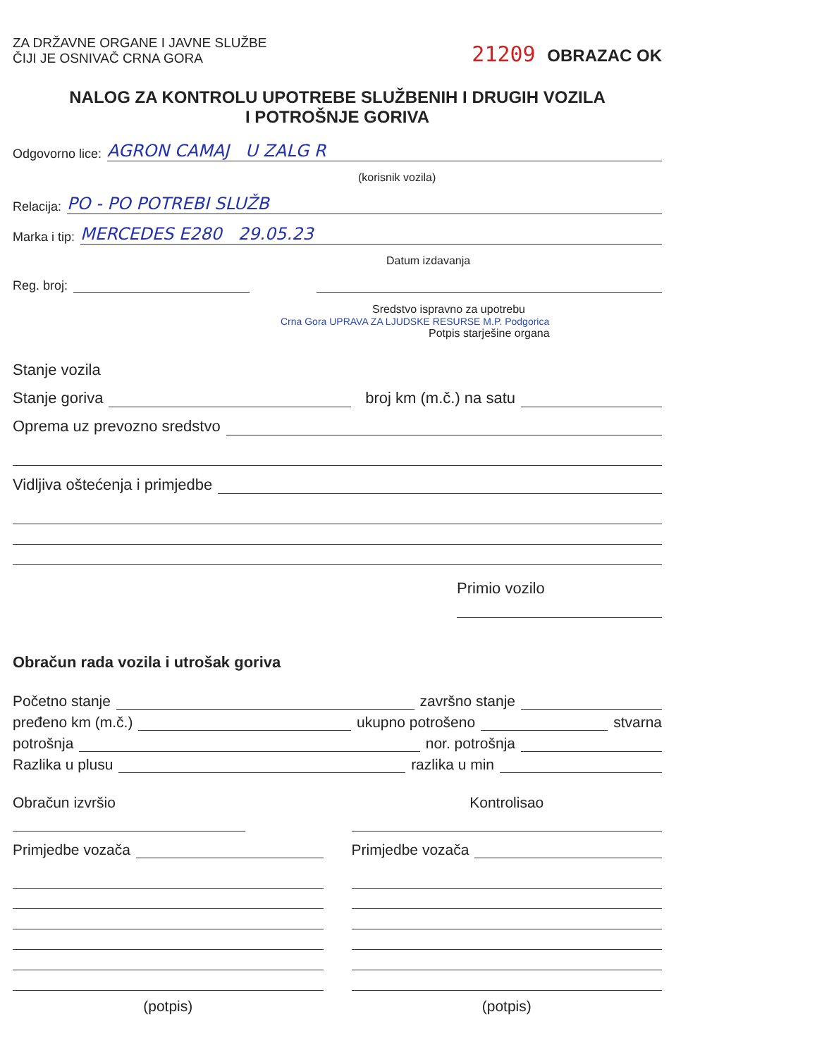ZA DRŽAVNE ORGANE I JAVNE SLUŽBE
ČIJI JE OSNIVAČ CRNA GORA
21209 OBRAZAC OK
NALOG ZA KONTROLU UPOTREBE SLUŽBENIH I DRUGIH VOZILA
I POTROŠNJE GORIVA
Odgovorno lice: AGRON CAMAJ U ZALG R
(korisnik vozila)
Relacija: PO - PO POTREBI SLUŽB
Marka i tip: MERCEDES E280 29.05.23
Datum izdavanja
Reg. broj:
Sredstvo ispravno za upotrebu
Crna Gora UPRAVA ZA LJUDSKE RESURSE M.P. Podgorica
Potpis starješine organa
Stanje vozila
Stanje goriva broj km (m.č.) na satu
Oprema uz prevozno sredstvo
Vidljiva oštećenja i primjedbe
Primio vozilo
Obračun rada vozila i utrošak goriva
Početno stanje završno stanje
pređeno km (m.č.) ukupno potrošeno stvarna
potrošnja nor. potrošnja
Razlika u plusu razlika u min
Obračun izvršio
Primjedbe vozača
(potpis)
Kontrolisao
Primjedbe vozača
(potpis)